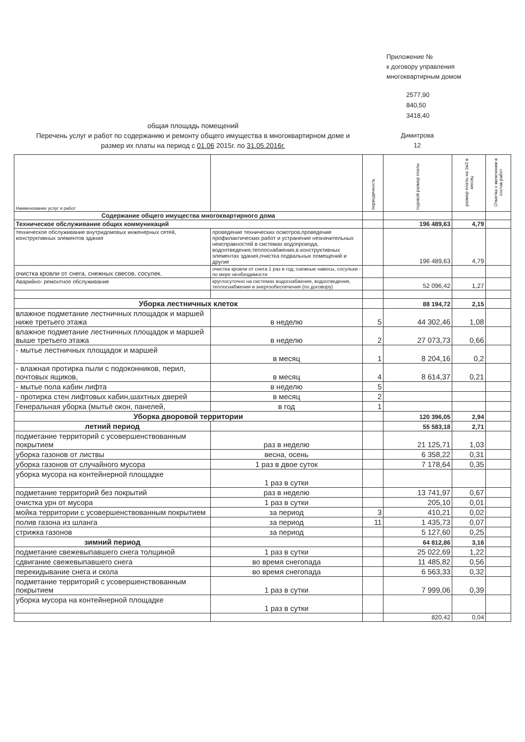Приложение №
к договору управления
многоквартирным домом
2577,90
840,50
3418,40
общая площадь помещений
Перечень услуг и работ по содержанию и ремонту общего имущества в многоквартирном доме и размер их платы на период с 01.06 2015г. по 31.05.2016г.
Димитрова
12
| Наименование услуг и работ | | периодичность | годовой размер платы | размер платы на 1м2 в месяц | Отметка о включении в состав работ |
| --- | --- | --- | --- | --- | --- |
| Содержание общего имущества многоквартирного дома | | | | | |
| Техническое обслуживание общих коммуникаций | | | 196 489,63 | 4,79 | |
| техническое обслуживание внутридомовых инженерных сетей, конструктивных элементов здания | проведение технических осмотров,проведение профилактических работ и устранение незначительных неисправностей в системах водопровода, водоотведения,теплоснабжения,в конструктивных элементах здания,очистка подвальных помещений и другие | | 196 489,63 | 4,79 | |
| очистка кровли от снега, снежных свесов, сосулек. | очистка кровли от снега 1 раз в год; снежные навесы, сосульки - по мере необходимости | | | | |
| Аварийно- ремонтное обслуживание | круглосуточно на системах водоснабжения, водоотведения, теплоснабжения и энергообеспечения (по договору) | | 52 096,42 | 1,27 | |
| Уборка лестничных клеток | | | 88 194,72 | 2,15 | |
| влажное подметание лестничных площадок и маршей ниже третьего этажа | в неделю | 5 | 44 302,46 | 1,08 | |
| влажное подметание лестничных площадок и маршей выше третьего этажа | в неделю | 2 | 27 073,73 | 0,66 | |
| - мытье лестничных площадок и маршей | в месяц | 1 | 8 204,16 | 0,2 | |
| - влажная протирка пыли с подоконников, перил, почтовых ящиков, | в месяц | 4 | 8 614,37 | 0,21 | |
| - мытье пола кабин лифта | в неделю | 5 | | | |
| - протирка стен лифтовых кабин,шахтных дверей | в месяц | 2 | | | |
| Генеральная уборка (мытьё окон, панелей, | в год | 1 | | | |
| Уборка дворовой территории | | | 120 396,05 | 2,94 | |
| летний период | | | 55 583,18 | 2,71 | |
| подметание территорий с усовершенствованным покрытием | раз в неделю | | 21 125,71 | 1,03 | |
| уборка газонов от листвы | весна, осень | | 6 358,22 | 0,31 | |
| уборка газонов от случайного мусора | 1 раз в двое суток | | 7 178,64 | 0,35 | |
| уборка мусора на контейнерной площадке | 1 раз в сутки | | | | |
| подметание территорий без покрытий | раз в неделю | | 13 741,97 | 0,67 | |
| очистка урн от мусора | 1 раз в сутки | | 205,10 | 0,01 | |
| мойка территории с усовершенствованным покрытием | за период | 3 | 410,21 | 0,02 | |
| полив газона из шланга | за период | 11 | 1 435,73 | 0,07 | |
| стрижка газонов | за период | | 5 127,60 | 0,25 | |
| зимний период | | | 64 812,86 | 3,16 | |
| подметание свежевыпавшего снега толщиной | 1 раз в сутки | | 25 022,69 | 1,22 | |
| сдвигание свежевыпавшего снега | во время снегопада | | 11 485,82 | 0,56 | |
| перекидывание снега и скола | во время снегопада | | 6 563,33 | 0,32 | |
| подметание территорий с усовершенствованным покрытием | 1 раз в сутки | | 7 999,06 | 0,39 | |
| уборка мусора на контейнерной площадке | 1 раз в сутки | | | | |
| | | | 820,42 | 0,04 | |